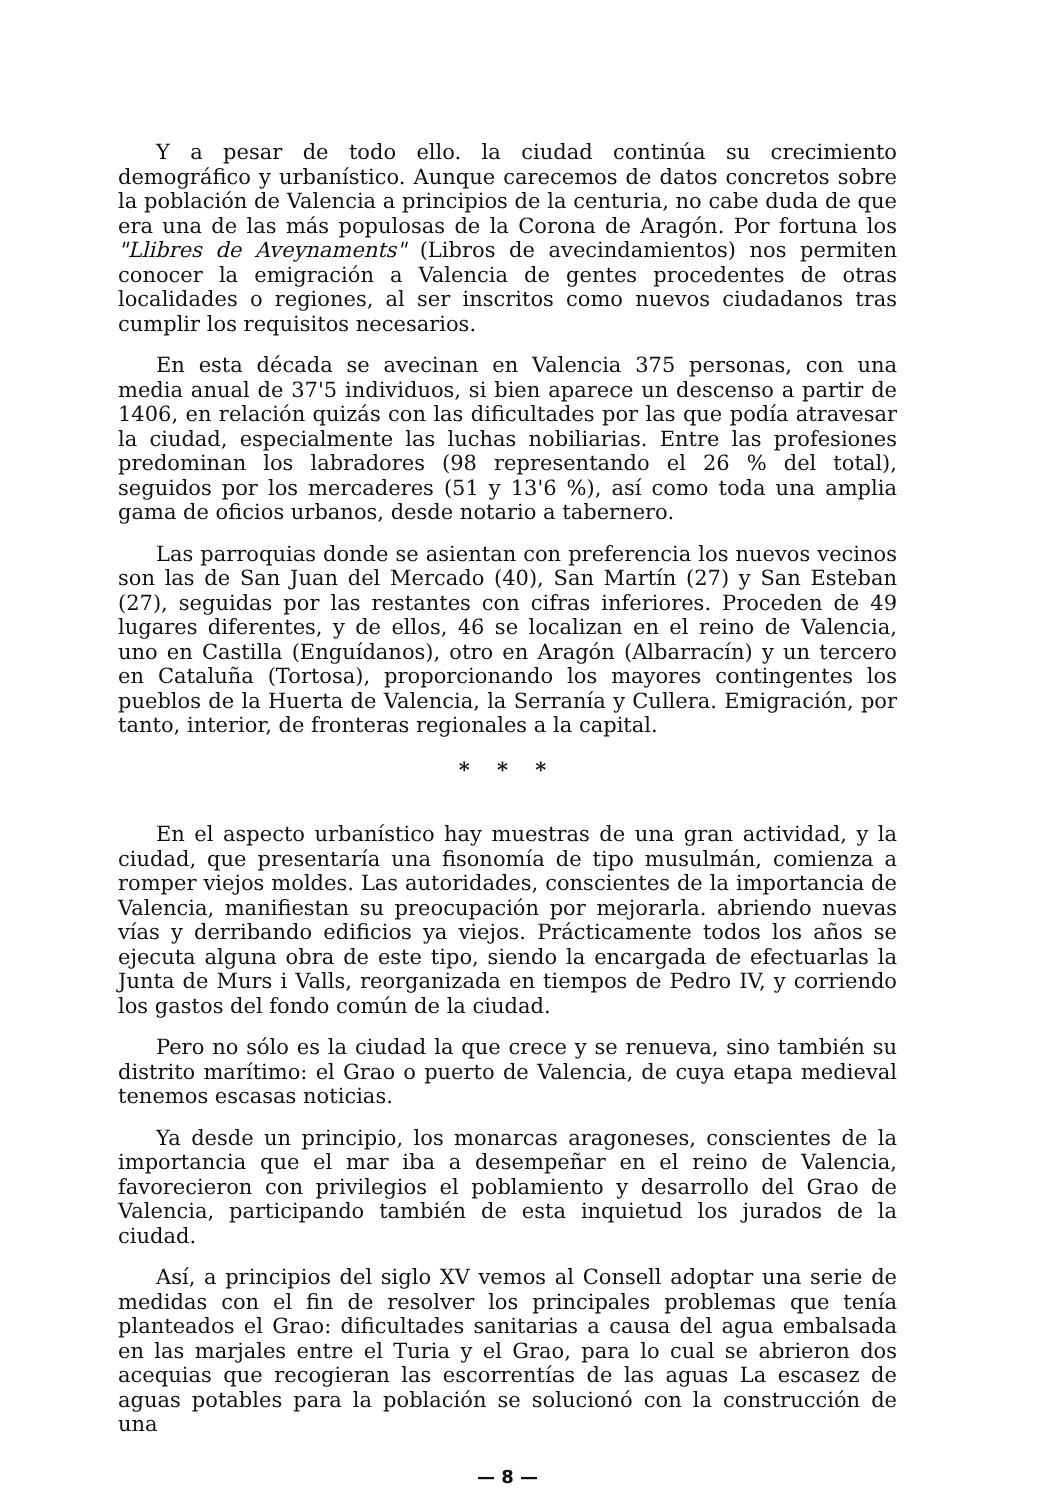Y a pesar de todo ello. la ciudad continúa su crecimiento demográfico y urbanístico. Aunque carecemos de datos concretos sobre la población de Valencia a principios de la centuria, no cabe duda de que era una de las más populosas de la Corona de Aragón. Por fortuna los "Llibres de Aveynaments" (Libros de avecindamientos) nos permiten conocer la emigración a Valencia de gentes procedentes de otras localidades o regiones, al ser inscritos como nuevos ciudadanos tras cumplir los requisitos necesarios.
En esta década se avecinan en Valencia 375 personas, con una media anual de 37'5 individuos, si bien aparece un descenso a partir de 1406, en relación quizás con las dificultades por las que podía atravesar la ciudad, especialmente las luchas nobiliarias. Entre las profesiones predominan los labradores (98 representando el 26 % del total), seguidos por los mercaderes (51 y 13'6 %), así como toda una amplia gama de oficios urbanos, desde notario a tabernero.
Las parroquias donde se asientan con preferencia los nuevos vecinos son las de San Juan del Mercado (40), San Martín (27) y San Esteban (27), seguidas por las restantes con cifras inferiores. Proceden de 49 lugares diferentes, y de ellos, 46 se localizan en el reino de Valencia, uno en Castilla (Enguídanos), otro en Aragón (Albarracín) y un tercero en Cataluña (Tortosa), proporcionando los mayores contingentes los pueblos de la Huerta de Valencia, la Serranía y Cullera. Emigración, por tanto, interior, de fronteras regionales a la capital.
* * *
En el aspecto urbanístico hay muestras de una gran actividad, y la ciudad, que presentaría una fisonomía de tipo musulmán, comienza a romper viejos moldes. Las autoridades, conscientes de la importancia de Valencia, manifiestan su preocupación por mejorarla. abriendo nuevas vías y derribando edificios ya viejos. Prácticamente todos los años se ejecuta alguna obra de este tipo, siendo la encargada de efectuarlas la Junta de Murs i Valls, reorganizada en tiempos de Pedro IV, y corriendo los gastos del fondo común de la ciudad.
Pero no sólo es la ciudad la que crece y se renueva, sino también su distrito marítimo: el Grao o puerto de Valencia, de cuya etapa medieval tenemos escasas noticias.
Ya desde un principio, los monarcas aragoneses, conscientes de la importancia que el mar iba a desempeñar en el reino de Valencia, favorecieron con privilegios el poblamiento y desarrollo del Grao de Valencia, participando también de esta inquietud los jurados de la ciudad.
Así, a principios del siglo XV vemos al Consell adoptar una serie de medidas con el fin de resolver los principales problemas que tenía planteados el Grao: dificultades sanitarias a causa del agua embalsada en las marjales entre el Turia y el Grao, para lo cual se abrieron dos acequias que recogieran las escorrentías de las aguas La escasez de aguas potables para la población se solucionó con la construcción de una
— 8 —